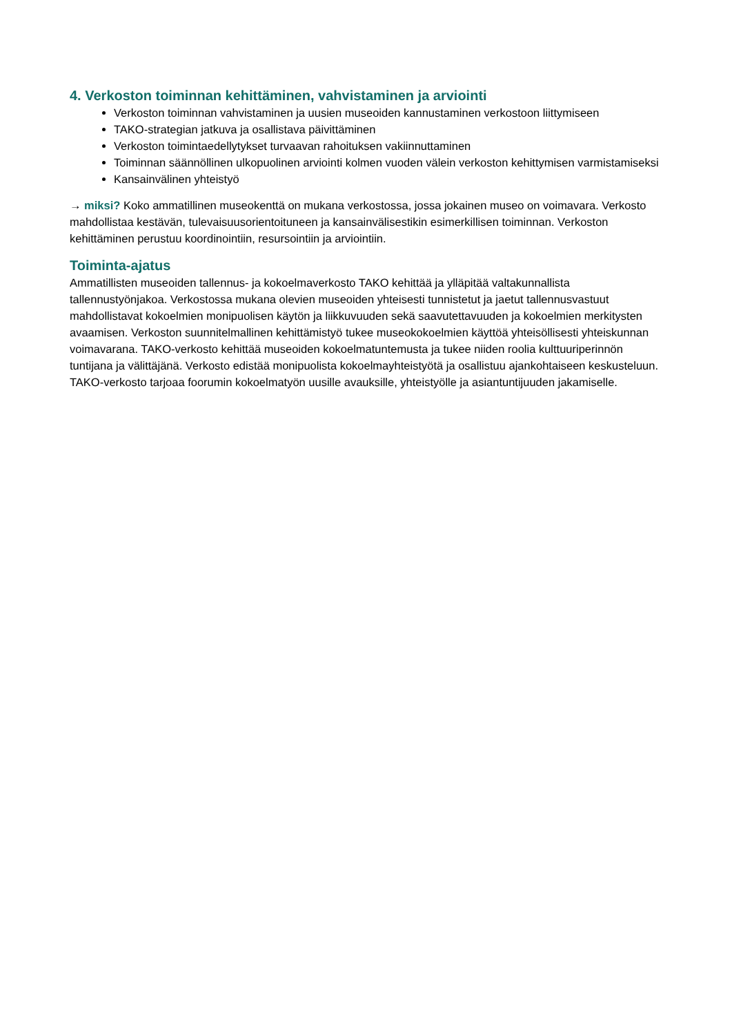4. Verkoston toiminnan kehittäminen, vahvistaminen ja arviointi
Verkoston toiminnan vahvistaminen ja uusien museoiden kannustaminen verkostoon liittymiseen
TAKO-strategian jatkuva ja osallistava päivittäminen
Verkoston toimintaedellytykset turvaavan rahoituksen vakiinnuttaminen
Toiminnan säännöllinen ulkopuolinen arviointi kolmen vuoden välein verkoston kehittymisen varmistamiseksi
Kansainvälinen yhteistyö
→ miksi? Koko ammatillinen museokenttä on mukana verkostossa, jossa jokainen museo on voimavara. Verkosto mahdollistaa kestävän, tulevaisuusorientoituneen ja kansainvälisestikin esimerkillisen toiminnan. Verkoston kehittäminen perustuu koordinointiin, resursointiin ja arviointiin.
Toiminta-ajatus
Ammatillisten museoiden tallennus- ja kokoelmaverkosto TAKO kehittää ja ylläpitää valtakunnallista tallennustyönjakoa. Verkostossa mukana olevien museoiden yhteisesti tunnistetut ja jaetut tallennusvastuut mahdollistavat kokoelmien monipuolisen käytön ja liikkuvuuden sekä saavutettavuuden ja kokoelmien merkitysten avaamisen. Verkoston suunnitelmallinen kehittämistyö tukee museokokoelmien käyttöä yhteisöllisesti yhteiskunnan voimavarana. TAKO-verkosto kehittää museoiden kokoelmatuntemusta ja tukee niiden roolia kulttuuriperinnön tuntijana ja välittäjänä. Verkosto edistää monipuolista kokoelmayhteistyötä ja osallistuu ajankohtaiseen keskusteluun. TAKO-verkosto tarjoaa foorumin kokoelmatyön uusille avauksille, yhteistyölle ja asiantuntijuuden jakamiselle.